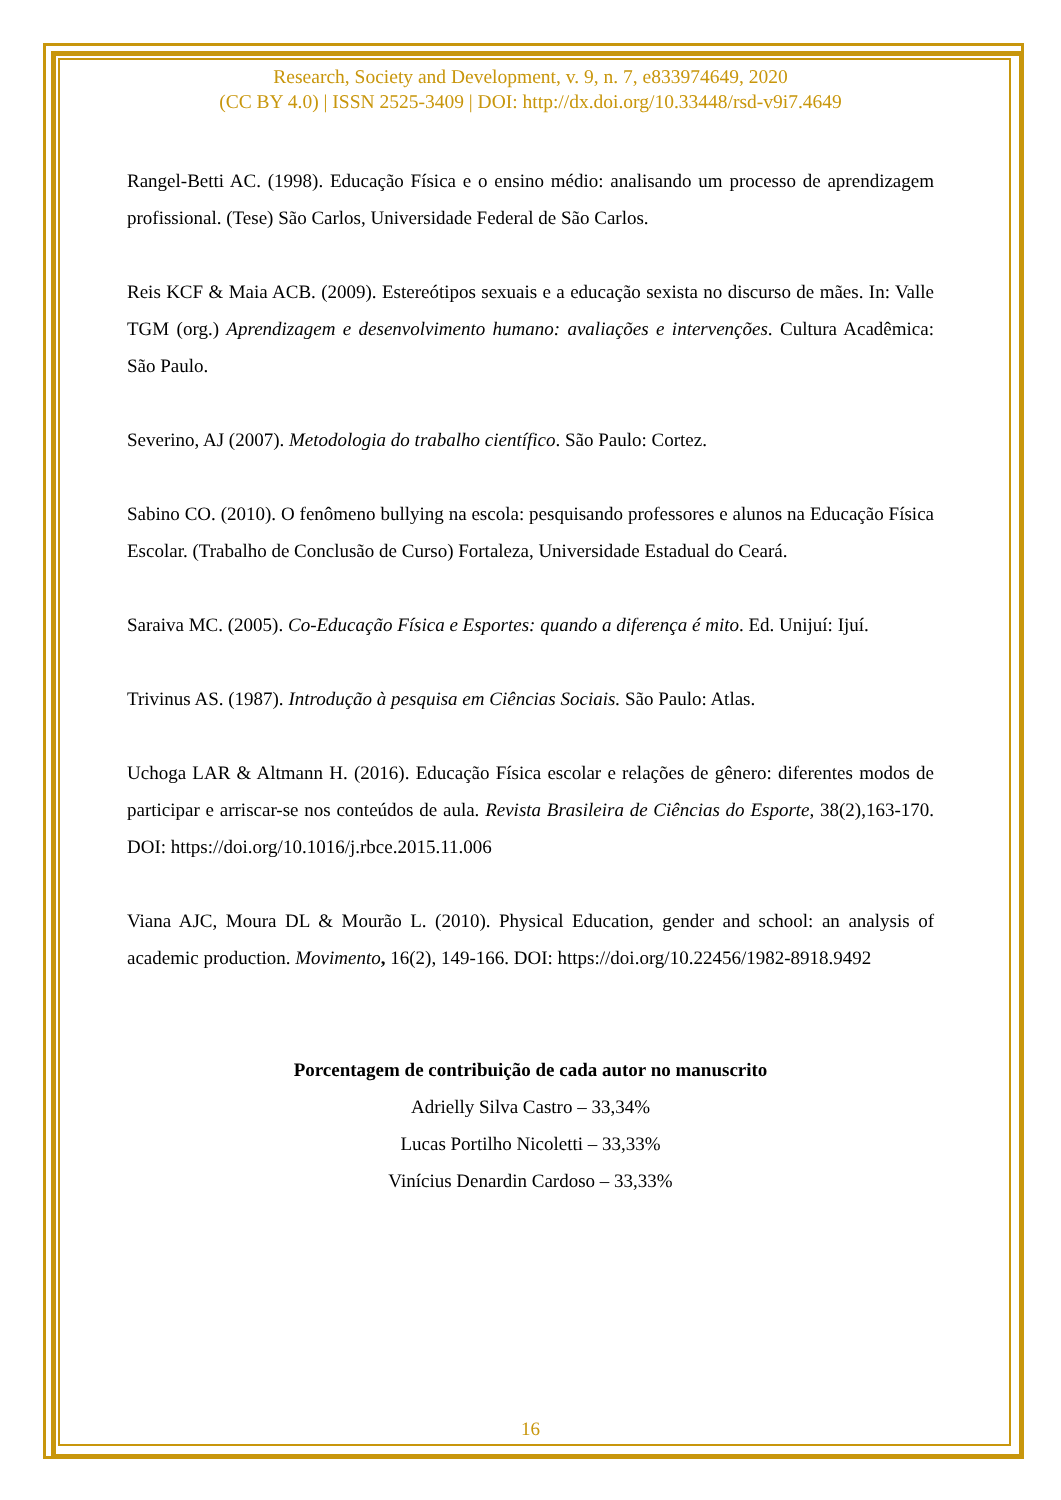Research, Society and Development, v. 9, n. 7, e833974649, 2020
(CC BY 4.0) | ISSN 2525-3409 | DOI: http://dx.doi.org/10.33448/rsd-v9i7.4649
Rangel-Betti AC. (1998). Educação Física e o ensino médio: analisando um processo de aprendizagem profissional. (Tese) São Carlos, Universidade Federal de São Carlos.
Reis KCF & Maia ACB. (2009). Estereótipos sexuais e a educação sexista no discurso de mães. In: Valle TGM (org.) Aprendizagem e desenvolvimento humano: avaliações e intervenções. Cultura Acadêmica: São Paulo.
Severino, AJ (2007). Metodologia do trabalho científico. São Paulo: Cortez.
Sabino CO. (2010). O fenômeno bullying na escola: pesquisando professores e alunos na Educação Física Escolar. (Trabalho de Conclusão de Curso) Fortaleza, Universidade Estadual do Ceará.
Saraiva MC. (2005). Co-Educação Física e Esportes: quando a diferença é mito. Ed. Unijuí: Ijuí.
Trivinus AS. (1987). Introdução à pesquisa em Ciências Sociais. São Paulo: Atlas.
Uchoga LAR & Altmann H. (2016). Educação Física escolar e relações de gênero: diferentes modos de participar e arriscar-se nos conteúdos de aula. Revista Brasileira de Ciências do Esporte, 38(2),163-170. DOI: https://doi.org/10.1016/j.rbce.2015.11.006
Viana AJC, Moura DL & Mourão L. (2010). Physical Education, gender and school: an analysis of academic production. Movimento, 16(2), 149-166. DOI: https://doi.org/10.22456/1982-8918.9492
Porcentagem de contribuição de cada autor no manuscrito
Adrielly Silva Castro – 33,34%
Lucas Portilho Nicoletti – 33,33%
Vinícius Denardin Cardoso – 33,33%
16